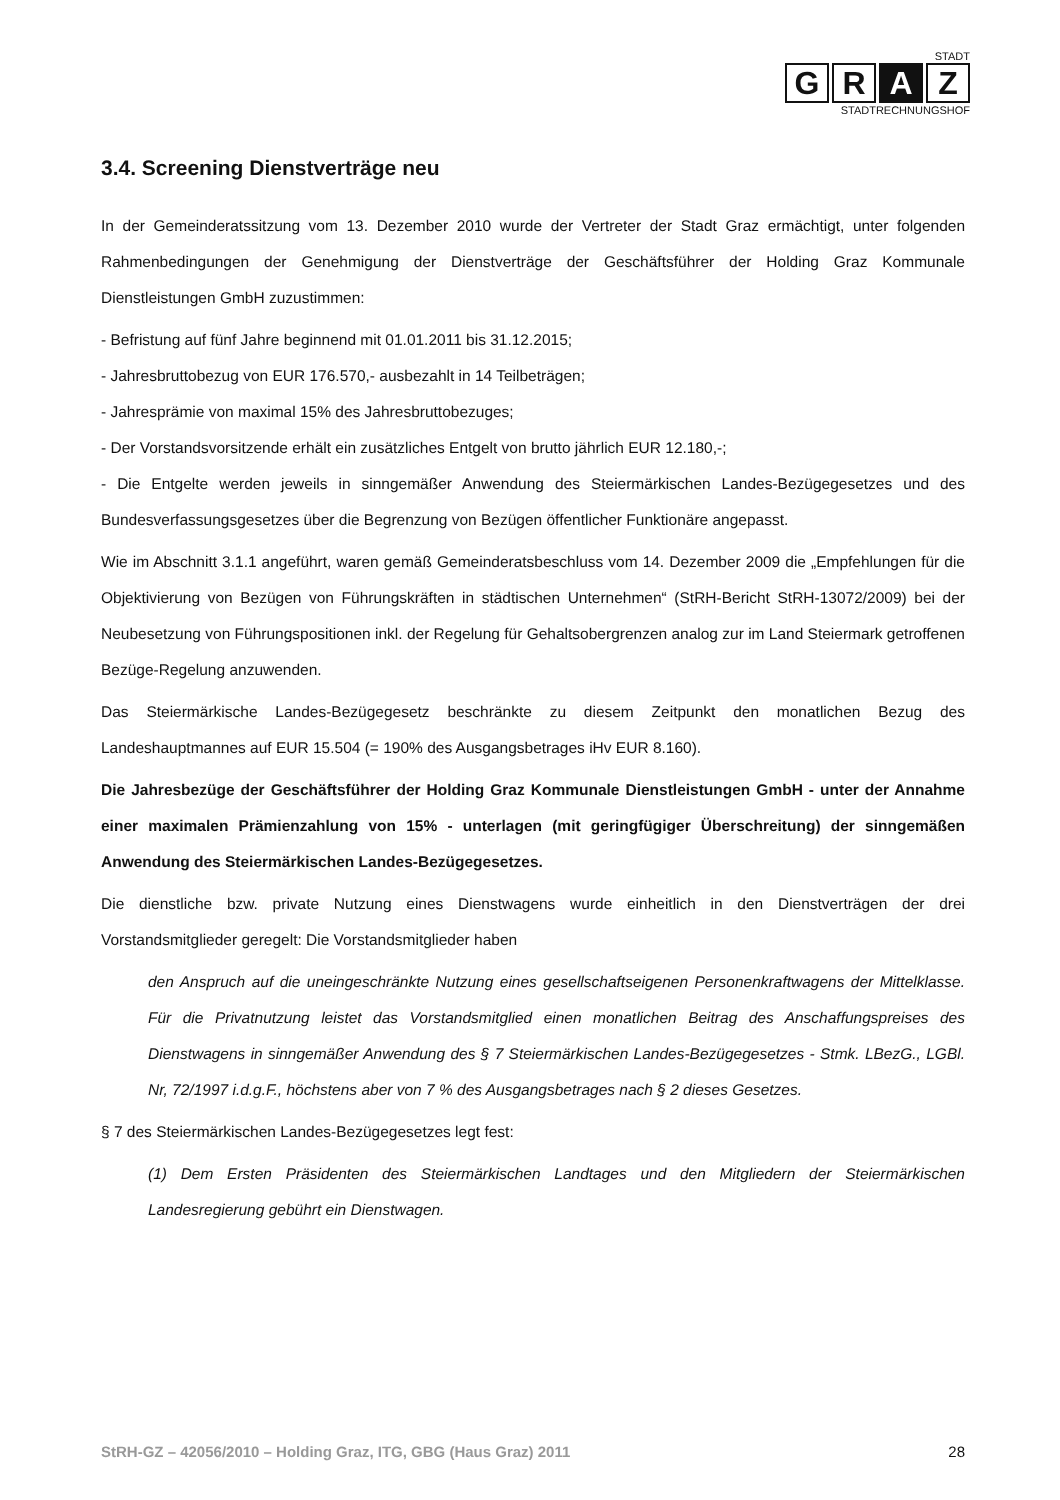STADT
G R A Z
STADTRECHNUNGSHOF
3.4. Screening Dienstverträge neu
In der Gemeinderatssitzung vom 13. Dezember 2010 wurde der Vertreter der Stadt Graz ermächtigt, unter folgenden Rahmenbedingungen der Genehmigung der Dienstverträge der Geschäftsführer der Holding Graz Kommunale Dienstleistungen GmbH zuzustimmen:
- Befristung auf fünf Jahre beginnend mit 01.01.2011 bis 31.12.2015;
- Jahresbruttobezug von EUR 176.570,- ausbezahlt in 14 Teilbeträgen;
- Jahresprämie von maximal 15% des Jahresbruttobezuges;
- Der Vorstandsvorsitzende erhält ein zusätzliches Entgelt von brutto jährlich EUR 12.180,-;
- Die Entgelte werden jeweils in sinngemäßer Anwendung des Steiermärkischen Landes-Bezügegesetzes und des Bundesverfassungsgesetzes über die Begrenzung von Bezügen öffentlicher Funktionäre angepasst.
Wie im Abschnitt 3.1.1 angeführt, waren gemäß Gemeinderatsbeschluss vom 14. Dezember 2009 die „Empfehlungen für die Objektivierung von Bezügen von Führungskräften in städtischen Unternehmen“ (StRH-Bericht StRH-13072/2009) bei der Neubesetzung von Führungspositionen inkl. der Regelung für Gehaltsobergrenzen analog zur im Land Steiermark getroffenen Bezüge-Regelung anzuwenden.
Das Steiermärkische Landes-Bezügegesetz beschränkte zu diesem Zeitpunkt den monatlichen Bezug des Landeshauptmannes auf EUR 15.504 (= 190% des Ausgangsbetrages iHv EUR 8.160).
Die Jahresbezüge der Geschäftsführer der Holding Graz Kommunale Dienstleistungen GmbH - unter der Annahme einer maximalen Prämienzahlung von 15% - unterlagen (mit geringfügiger Überschreitung) der sinngemäßen Anwendung des Steiermärkischen Landes-Bezügegesetzes.
Die dienstliche bzw. private Nutzung eines Dienstwagens wurde einheitlich in den Dienstverträgen der drei Vorstandsmitglieder geregelt: Die Vorstandsmitglieder haben
den Anspruch auf die uneingeschränkte Nutzung eines gesellschaftseigenen Personenkraftwagens der Mittelklasse. Für die Privatnutzung leistet das Vorstandsmitglied einen monatlichen Beitrag des Anschaffungspreises des Dienstwagens in sinngemäßer Anwendung des § 7 Steiermärkischen Landes-Bezügegesetzes - Stmk. LBezG., LGBl. Nr, 72/1997 i.d.g.F., höchstens aber von 7 % des Ausgangsbetrages nach § 2 dieses Gesetzes.
§ 7 des Steiermärkischen Landes-Bezügegesetzes legt fest:
(1) Dem Ersten Präsidenten des Steiermärkischen Landtages und den Mitgliedern der Steiermärkischen Landesregierung gebührt ein Dienstwagen.
StRH-GZ – 42056/2010 – Holding Graz, ITG, GBG (Haus Graz) 2011 28